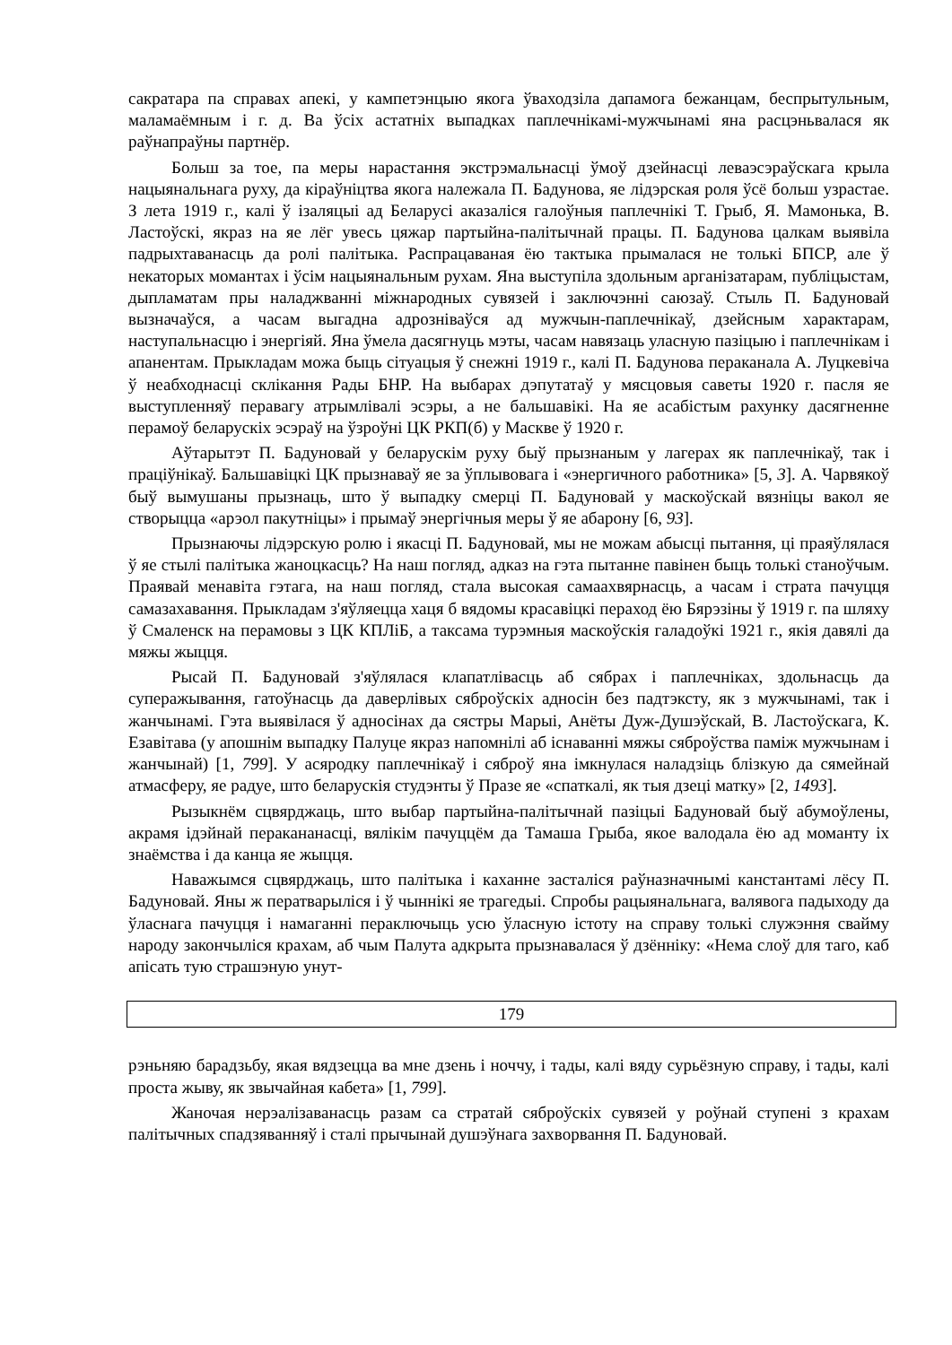сакратара па справах апекі, у кампетэнцыю якога ўваходзіла дапамога бежанцам, беспрытульным, маламаёмным і г. д. Ва ўсіх астатніх выпадках паплечнікамі-мужчынамі яна расцэньвалася як раўнапраўны партнёр.
Больш за тое, па меры нарастання экстрэмальнасці ўмоў дзейнасці леваэсэраўскага крыла нацыянальнага руху, да кіраўніцтва якога належала П. Бадунова, яе лідэрская роля ўсё больш узрастае. З лета 1919 г., калі ў ізаляцыі ад Беларусі аказаліся галоўныя паплечнікі Т. Грыб, Я. Мамонька, В. Ластоўскі, якраз на яе лёг увесь цяжар партыйна-палітычнай працы. П. Бадунова цалкам выявіла падрыхтаванасць да ролі палітыка. Распрацаваная ёю тактыка прымалася не толькі БПСР, але ў некаторых момантах і ўсім нацыянальным рухам. Яна выступіла здольным арганізатарам, публіцыстам, дыпламатам пры наладжванні міжнародных сувязей і заключэнні саюзаў. Стыль П. Бадуновай вызначаўся, а часам выгадна адрозніваўся ад мужчын-паплечнікаў, дзейсным характарам, наступальнасцю і энергіяй. Яна ўмела дасягнуць мэты, часам навязаць уласную пазіцыю і паплечнікам і апанентам. Прыкладам можа быць сітуацыя ў снежні 1919 г., калі П. Бадунова пераканала А. Луцкевіча ў неабходнасці склікання Рады БНР. На выбарах дэпутатаў у мясцовыя саветы 1920 г. пасля яе выступленняў перавагу атрымлівалі эсэры, а не бальшавікі. На яе асабістым рахунку дасягненне перамоў беларускіх эсэраў на ўзроўні ЦК РКП(б) у Маскве ў 1920 г.
Аўтарытэт П. Бадуновай у беларускім руху быў прызнаным у лагерах як паплечнікаў, так і праціўнікаў. Бальшавіцкі ЦК прызнаваў яе за ўплывовага і «энергичного работника» [5, 3]. А. Чарвякоў быў вымушаны прызнаць, што ў выпадку смерці П. Бадуновай у маскоўскай вязніцы вакол яе створыцца «арэол пакутніцы» і прымаў энергічныя меры ў яе абарону [6, 93].
Прызнаючы лідэрскую ролю і якасці П. Бадуновай, мы не можам абысці пытання, ці праяўлялася ў яе стылі палітыка жаноцкасць? На наш погляд, адказ на гэта пытанне павінен быць толькі станоўчым. Праявай менавіта гэтага, на наш погляд, стала высокая самаахвярнасць, а часам і страта пачуцця самазахавання. Прыкладам з'яўляецца хаця б вядомы красавіцкі пераход ёю Бярэзіны ў 1919 г. па шляху ў Смаленск на перамовы з ЦК КПЛіБ, а таксама турэмныя маскоўскія галадоўкі 1921 г., якія давялі да мяжы жыцця.
Рысай П. Бадуновай з'яўлялася клапатлівасць аб сябрах і паплечніках, здольнасць да суперажывання, гатоўнасць да даверлівых сяброўскіх адносін без падтэксту, як з мужчынамі, так і жанчынамі. Гэта выявілася ў адносінах да сястры Марыі, Анёты Дуж-Душэўскай, В. Ластоўскага, К. Езавітава (у апошнім выпадку Палуце якраз напомнілі аб існаванні мяжы сяброўства паміж мужчынам і жанчынай) [1, 799]. У асяродку паплечнікаў і сяброў яна імкнулася наладзіць блізкую да сямейнай атмасферу, яе радуе, што беларускія студэнты ў Празе яе «спаткалі, як тыя дзеці матку» [2, 1493].
Рызыкнём сцвярджаць, што выбар партыйна-палітычнай пазіцыі Бадуновай быў абумоўлены, акрамя ідэйнай перакананасці, вялікім пачуццём да Тамаша Грыба, якое валодала ёю ад моманту іх знаёмства і да канца яе жыцця.
Наважымся сцвярджаць, што палітыка і каханне засталіся раўназначнымі канстантамі лёсу П. Бадуновай. Яны ж ператварыліся і ў чыннікі яе трагедыі. Спробы рацыянальнага, валявога падыходу да ўласнага пачуцця і намаганні пераключыць усю ўласную істоту на справу толькі служэння свайму народу закончыліся крахам, аб чым Палута адкрыта прызнавалася ў дзённіку: «Нема слоў для таго, каб апісать тую страшэную унут-
179
рэньняю барадзьбу, якая вядзецца ва мне дзень і ноччу, і тады, калі вяду сурьёзную справу, і тады, калі проста жыву, як звычайная кабета» [1, 799].
Жаночая нерэалізаванасць разам са стратай сяброўскіх сувязей у роўнай ступені з крахам палітычных спадзяванняў і сталі прычынай душэўнага захворвання П. Бадуновай.